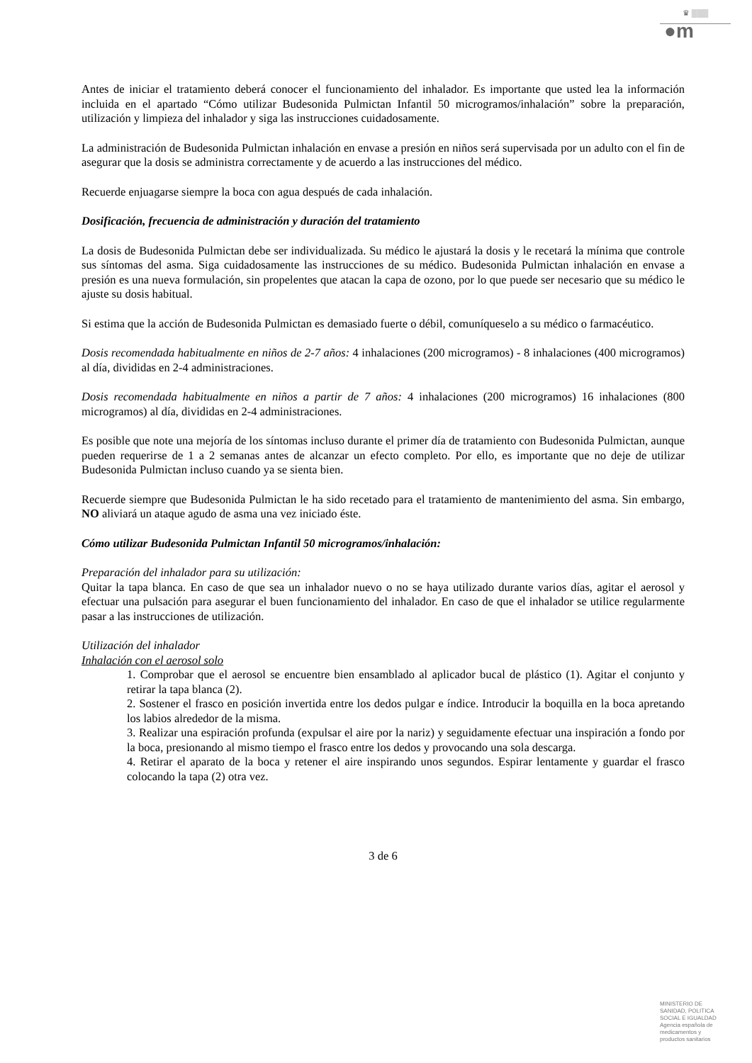♛ ▒▒▒
●m
Antes de iniciar el tratamiento deberá conocer el funcionamiento del inhalador. Es importante que usted lea la información incluida en el apartado “Cómo utilizar Budesonida Pulmictan Infantil 50 microgramos/inhalación” sobre la preparación, utilización y limpieza del inhalador y siga las instrucciones cuidadosamente.
La administración de Budesonida Pulmictan inhalación en envase a presión en niños será supervisada por un adulto con el fin de asegurar que la dosis se administra correctamente y de acuerdo a las instrucciones del médico.
Recuerde enjuagarse siempre la boca con agua después de cada inhalación.
Dosificación, frecuencia de administración y duración del tratamiento
La dosis de Budesonida Pulmictan debe ser individualizada. Su médico le ajustará la dosis y le recetará la mínima que controle sus síntomas del asma. Siga cuidadosamente las instrucciones de su médico. Budesonida Pulmictan inhalación en envase a presión es una nueva formulación, sin propelentes que atacan la capa de ozono, por lo que puede ser necesario que su médico le ajuste su dosis habitual.
Si estima que la acción de Budesonida Pulmictan es demasiado fuerte o débil, comuníqueselo a su médico o farmacéutico.
Dosis recomendada habitualmente en niños de 2-7 años: 4 inhalaciones (200 microgramos) - 8 inhalaciones (400 microgramos) al día, divididas en 2-4 administraciones.
Dosis recomendada habitualmente en niños a partir de 7 años: 4 inhalaciones (200 microgramos) 16 inhalaciones (800 microgramos) al día, divididas en 2-4 administraciones.
Es posible que note una mejoría de los síntomas incluso durante el primer día de tratamiento con Budesonida Pulmictan, aunque pueden requerirse de 1 a 2 semanas antes de alcanzar un efecto completo. Por ello, es importante que no deje de utilizar Budesonida Pulmictan incluso cuando ya se sienta bien.
Recuerde siempre que Budesonida Pulmictan le ha sido recetado para el tratamiento de mantenimiento del asma. Sin embargo, NO aliviará un ataque agudo de asma una vez iniciado éste.
Cómo utilizar Budesonida Pulmictan Infantil 50 microgramos/inhalación:
Preparación del inhalador para su utilización:
Quitar la tapa blanca. En caso de que sea un inhalador nuevo o no se haya utilizado durante varios días, agitar el aerosol y efectuar una pulsación para asegurar el buen funcionamiento del inhalador. En caso de que el inhalador se utilice regularmente pasar a las instrucciones de utilización.
Utilización del inhalador
Inhalación con el aerosol solo
1. Comprobar que el aerosol se encuentre bien ensamblado al aplicador bucal de plástico (1). Agitar el conjunto y retirar la tapa blanca (2).
2. Sostener el frasco en posición invertida entre los dedos pulgar e índice. Introducir la boquilla en la boca apretando los labios alrededor de la misma.
3. Realizar una espiración profunda (expulsar el aire por la nariz) y seguidamente efectuar una inspiración a fondo por la boca, presionando al mismo tiempo el frasco entre los dedos y provocando una sola descarga.
4. Retirar el aparato de la boca y retener el aire inspirando unos segundos. Espirar lentamente y guardar el frasco colocando la tapa (2) otra vez.
3 de 6
MINISTERIO DE
SANIDAD, POLITICA
SOCIAL E IGUALDAD
Agencia española de
medicamentos y
productos sanitarios